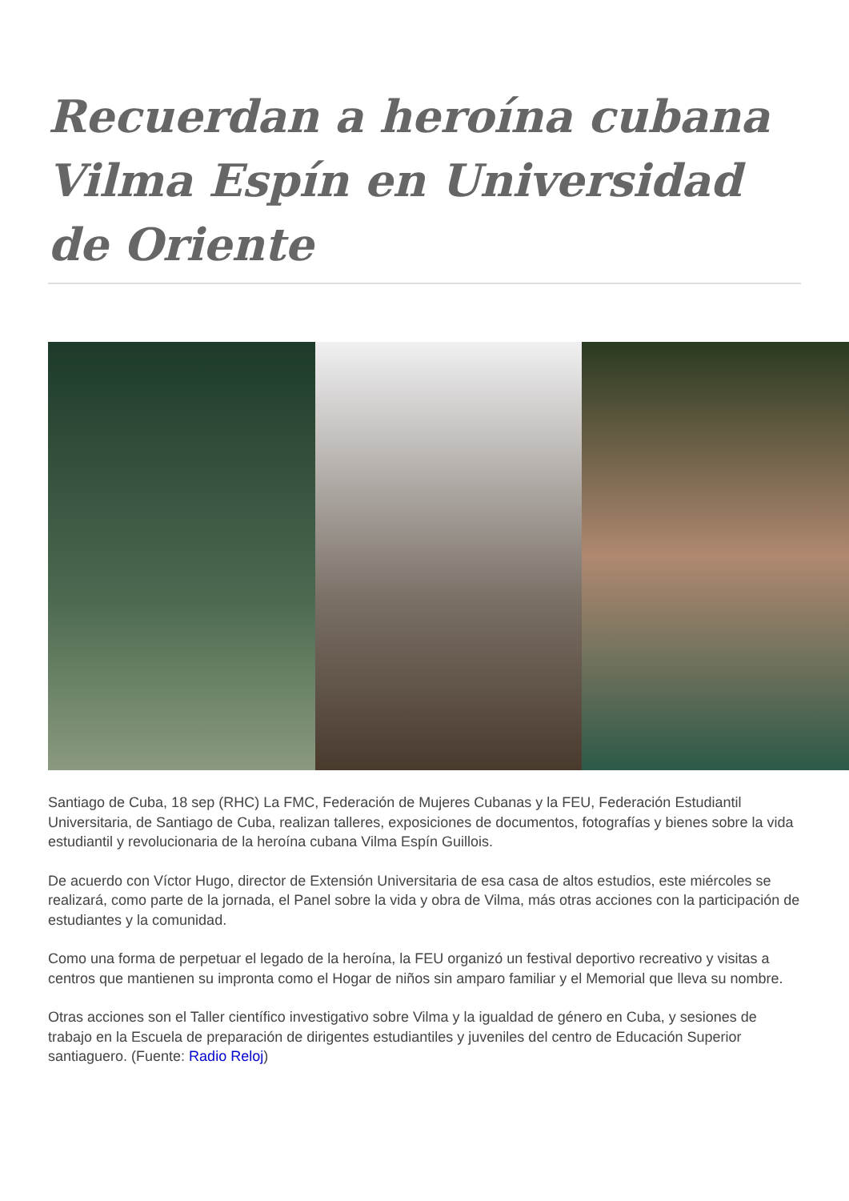Recuerdan a heroína cubana Vilma Espín en Universidad de Oriente
Santiago de Cuba, 18 sep (RHC) La FMC, Federación de Mujeres Cubanas y la FEU, Federación Estudiantil Universitaria, de Santiago de Cuba, realizan talleres, exposiciones de documentos, fotografías y bienes sobre la vida estudiantil y revolucionaria de la heroína cubana Vilma Espín Guillois.
De acuerdo con Víctor Hugo, director de Extensión Universitaria de esa casa de altos estudios, este miércoles se realizará, como parte de la jornada, el Panel sobre la vida y obra de Vilma, más otras acciones con la participación de estudiantes y la comunidad.
Como una forma de perpetuar el legado de la heroína, la FEU organizó un festival deportivo recreativo y visitas a centros que mantienen su impronta como el Hogar de niños sin amparo familiar y el Memorial que lleva su nombre.
Otras acciones son el Taller científico investigativo sobre Vilma y la igualdad de género en Cuba, y sesiones de trabajo en la Escuela de preparación de dirigentes estudiantiles y juveniles del centro de Educación Superior santiaguero. (Fuente: Radio Reloj)